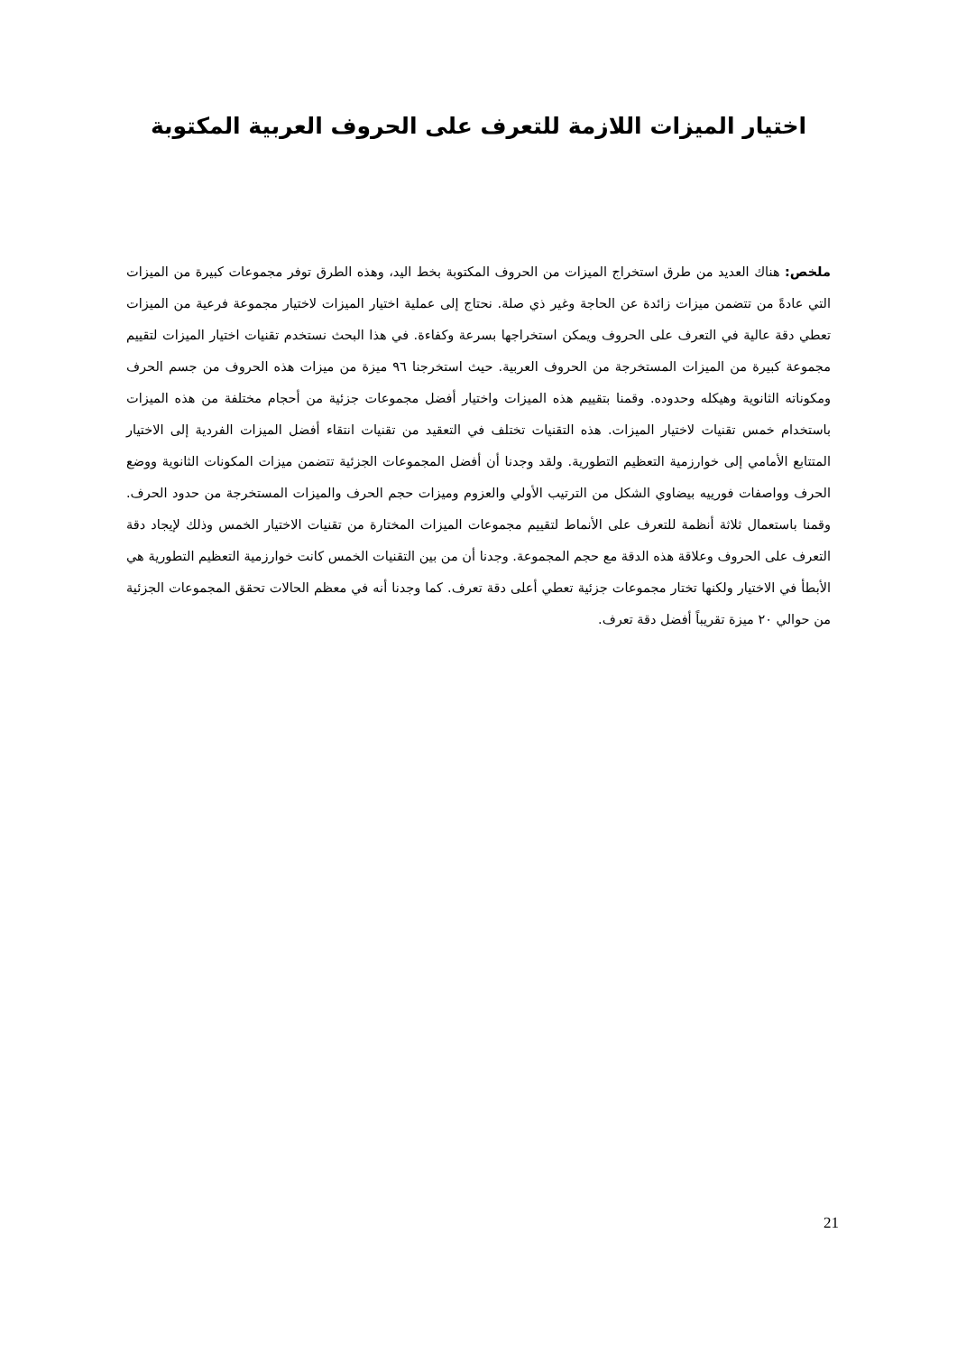اختيار الميزات اللازمة للتعرف على الحروف العربية المكتوبة
ملخص: هناك العديد من طرق استخراج الميزات من الحروف المكتوبة بخط اليد، وهذه الطرق توفر مجموعات كبيرة من الميزات التي عادةً من تتضمن ميزات زائدة عن الحاجة وغير ذي صلة. نحتاج إلى عملية اختيار الميزات لاختيار مجموعة فرعية من الميزات تعطي دقة عالية في التعرف على الحروف ويمكن استخراجها بسرعة وكفاءة. في هذا البحث نستخدم تقنيات اختيار الميزات لتقييم مجموعة كبيرة من الميزات المستخرجة من الحروف العربية. حيث استخرجنا ٩٦ ميزة من ميزات هذه الحروف من جسم الحرف ومكوناته الثانوية وهيكله وحدوده. وقمنا بتقييم هذه الميزات واختيار أفضل مجموعات جزئية من أحجام مختلفة من هذه الميزات باستخدام خمس تقنيات لاختيار الميزات. هذه التقنيات تختلف في التعقيد من تقنيات انتقاء أفضل الميزات الفردية إلى الاختيار المتتابع الأمامي إلى خوارزمية التعظيم التطورية. ولقد وجدنا أن أفضل المجموعات الجزئية تتضمن ميزات المكونات الثانوية ووضع الحرف وواصفات فورييه بيضاوي الشكل من الترتيب الأولي والعزوم وميزات حجم الحرف والميزات المستخرجة من حدود الحرف. وقمنا باستعمال ثلاثة أنظمة للتعرف على الأنماط لتقييم مجموعات الميزات المختارة من تقنيات الاختيار الخمس وذلك لإيجاد دقة التعرف على الحروف وعلاقة هذه الدقة مع حجم المجموعة. وجدنا أن من بين التقنيات الخمس كانت خوارزمية التعظيم التطورية هي الأبطأ في الاختيار ولكنها تختار مجموعات جزئية تعطي أعلى دقة تعرف. كما وجدنا أنه في معظم الحالات تحقق المجموعات الجزئية من حوالي ٢٠ ميزة تقريباً أفضل دقة تعرف.
21